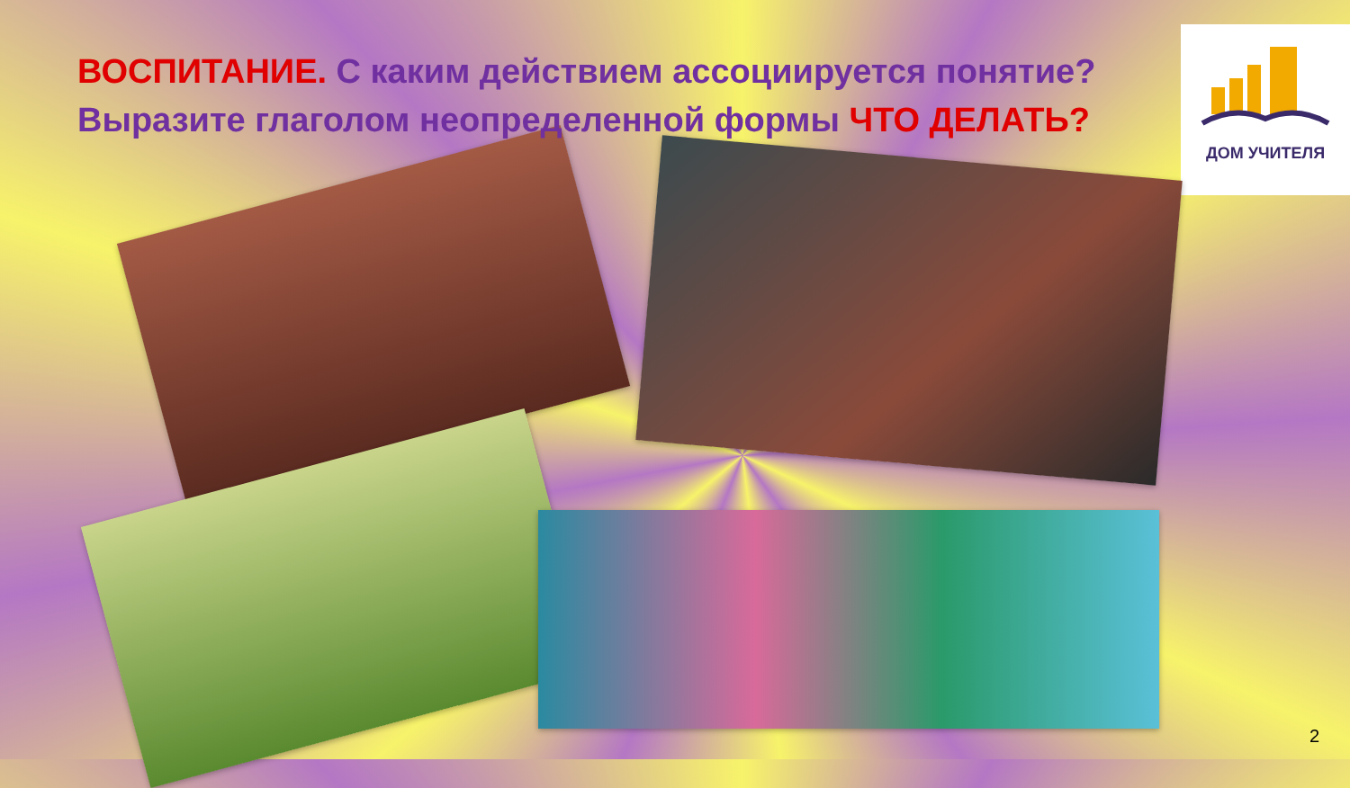ВОСПИТАНИЕ. С каким действием ассоциируется понятие? Выразите глаголом неопределенной формы ЧТО ДЕЛАТЬ?
ДОМ УЧИТЕЛЯ
2